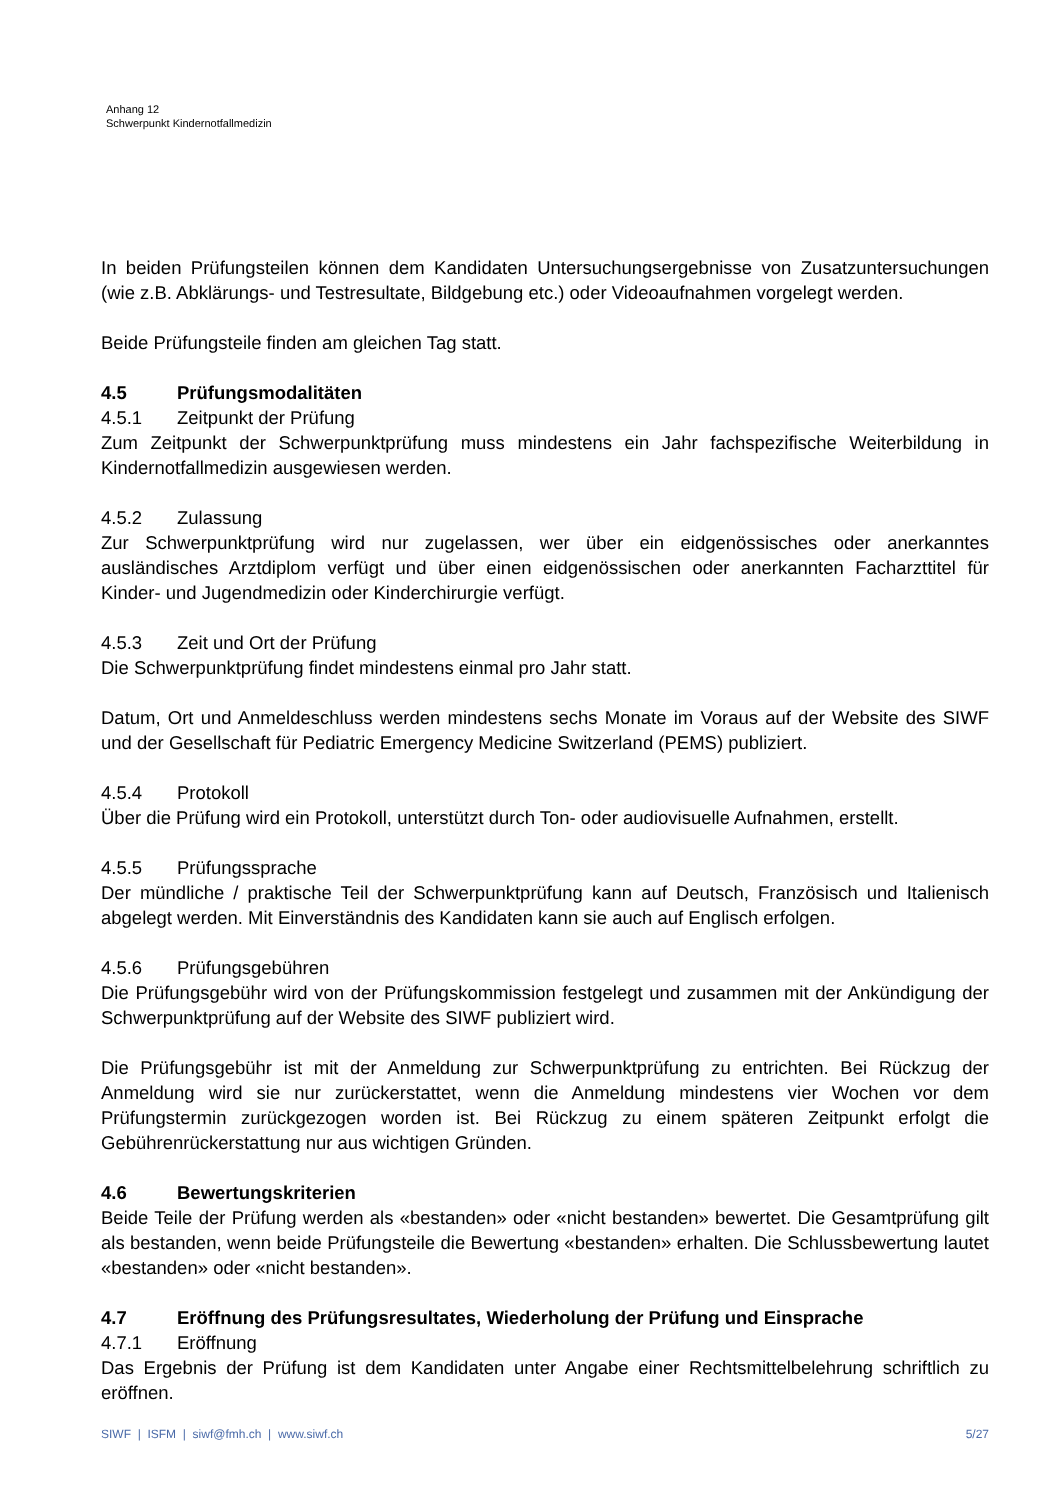Anhang 12
Schwerpunkt Kindernotfallmedizin
In beiden Prüfungsteilen können dem Kandidaten Untersuchungsergebnisse von Zusatzuntersuchungen (wie z.B. Abklärungs- und Testresultate, Bildgebung etc.) oder Videoaufnahmen vorgelegt werden.
Beide Prüfungsteile finden am gleichen Tag statt.
4.5 Prüfungsmodalitäten
4.5.1 Zeitpunkt der Prüfung
Zum Zeitpunkt der Schwerpunktprüfung muss mindestens ein Jahr fachspezifische Weiterbildung in Kindernotfallmedizin ausgewiesen werden.
4.5.2 Zulassung
Zur Schwerpunktprüfung wird nur zugelassen, wer über ein eidgenössisches oder anerkanntes ausländisches Arztdiplom verfügt und über einen eidgenössischen oder anerkannten Facharzttitel für Kinder- und Jugendmedizin oder Kinderchirurgie verfügt.
4.5.3 Zeit und Ort der Prüfung
Die Schwerpunktprüfung findet mindestens einmal pro Jahr statt.
Datum, Ort und Anmeldeschluss werden mindestens sechs Monate im Voraus auf der Website des SIWF und der Gesellschaft für Pediatric Emergency Medicine Switzerland (PEMS) publiziert.
4.5.4 Protokoll
Über die Prüfung wird ein Protokoll, unterstützt durch Ton- oder audiovisuelle Aufnahmen, erstellt.
4.5.5 Prüfungssprache
Der mündliche / praktische Teil der Schwerpunktprüfung kann auf Deutsch, Französisch und Italienisch abgelegt werden. Mit Einverständnis des Kandidaten kann sie auch auf Englisch erfolgen.
4.5.6 Prüfungsgebühren
Die Prüfungsgebühr wird von der Prüfungskommission festgelegt und zusammen mit der Ankündigung der Schwerpunktprüfung auf der Website des SIWF publiziert wird.
Die Prüfungsgebühr ist mit der Anmeldung zur Schwerpunktprüfung zu entrichten. Bei Rückzug der Anmeldung wird sie nur zurückerstattet, wenn die Anmeldung mindestens vier Wochen vor dem Prüfungstermin zurückgezogen worden ist. Bei Rückzug zu einem späteren Zeitpunkt erfolgt die Gebührenrückerstattung nur aus wichtigen Gründen.
4.6 Bewertungskriterien
Beide Teile der Prüfung werden als «bestanden» oder «nicht bestanden» bewertet. Die Gesamtprüfung gilt als bestanden, wenn beide Prüfungsteile die Bewertung «bestanden» erhalten. Die Schlussbewertung lautet «bestanden» oder «nicht bestanden».
4.7 Eröffnung des Prüfungsresultates, Wiederholung der Prüfung und Einsprache
4.7.1 Eröffnung
Das Ergebnis der Prüfung ist dem Kandidaten unter Angabe einer Rechtsmittelbelehrung schriftlich zu eröffnen.
SIWF | ISFM | siwf@fmh.ch | www.siwf.ch 5/27